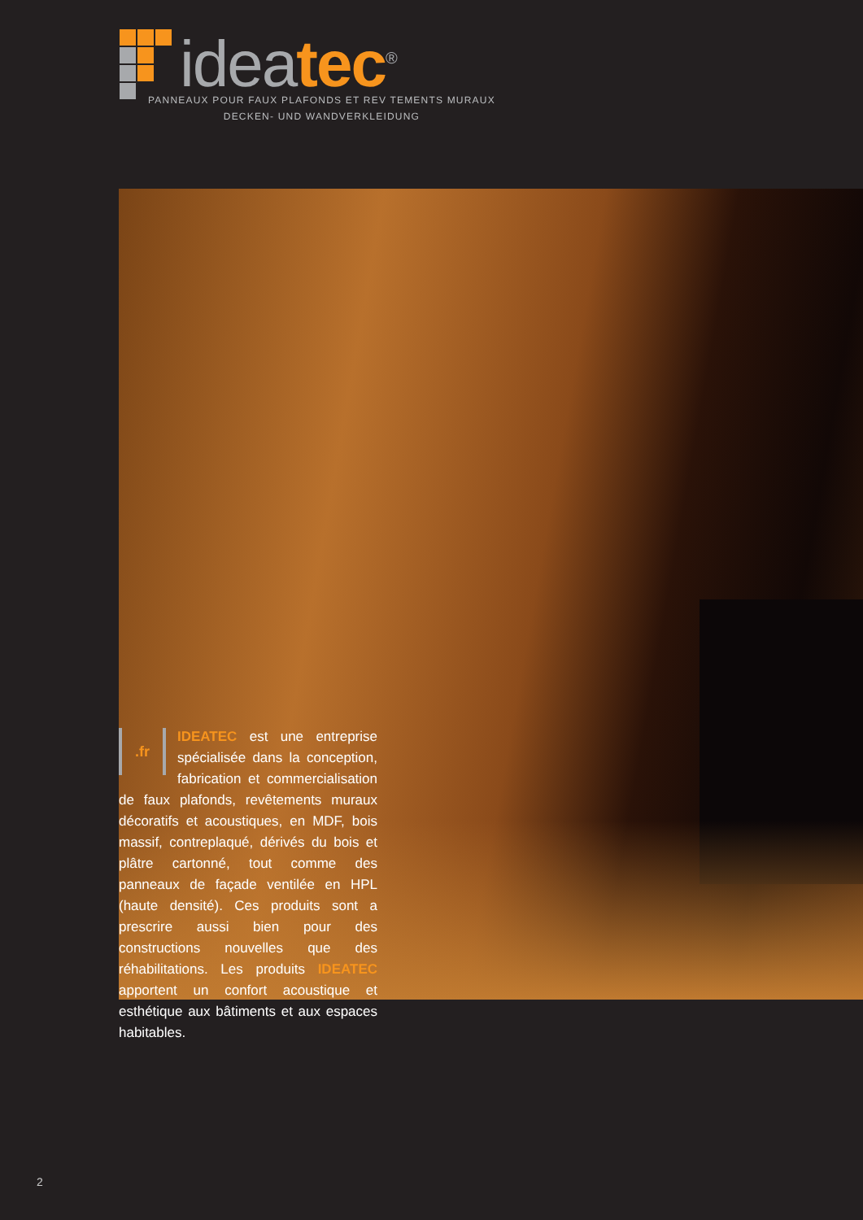idea tec<sup>®</sup>
PANNEAUX POUR FAUX PLAFONDS ET REV TEMENTS MURAUX
DECKEN- UND WANDVERKLEIDUNG
.fr
IDEATEC est une entreprise spécialisée dans la conception, fabrication et commercialisation de faux plafonds, revêtements muraux décoratifs et acoustiques, en MDF, bois massif, contreplaqué, dérivés du bois et plâtre cartonné, tout comme des panneaux de façade ventilée en HPL (haute densité). Ces produits sont a prescrire aussi bien pour des constructions nouvelles que des réhabilitations. Les produits IDEATEC apportent un confort acoustique et esthétique aux bâtiments et aux espaces habitables.
2